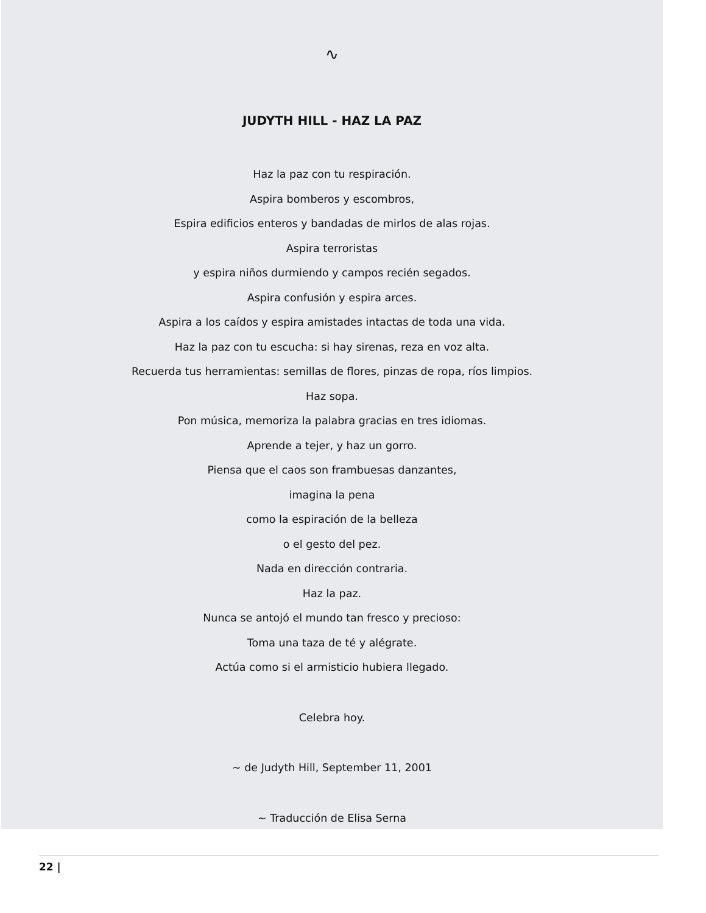∿
JUDYTH HILL - HAZ LA PAZ
Haz la paz con tu respiración.
Aspira bomberos y escombros,
Espira edificios enteros y bandadas de mirlos de alas rojas.
Aspira terroristas
y espira niños durmiendo y campos recién segados.
Aspira confusión y espira arces.
Aspira a los caídos y espira amistades intactas de toda una vida.
Haz la paz con tu escucha: si hay sirenas, reza en voz alta.
Recuerda tus herramientas: semillas de flores, pinzas de ropa, ríos limpios.
Haz sopa.
Pon música, memoriza la palabra gracias en tres idiomas.
Aprende a tejer, y haz un gorro.
Piensa que el caos son frambuesas danzantes,
imagina la pena
como la espiración de la belleza
o el gesto del pez.
Nada en dirección contraria.
Haz la paz.
Nunca se antojó el mundo tan fresco y precioso:
Toma una taza de té y alégrate.
Actúa como si el armisticio hubiera llegado.
Celebra hoy.
~ de Judyth Hill, September 11, 2001
~ Traducción de Elisa Serna
22 |